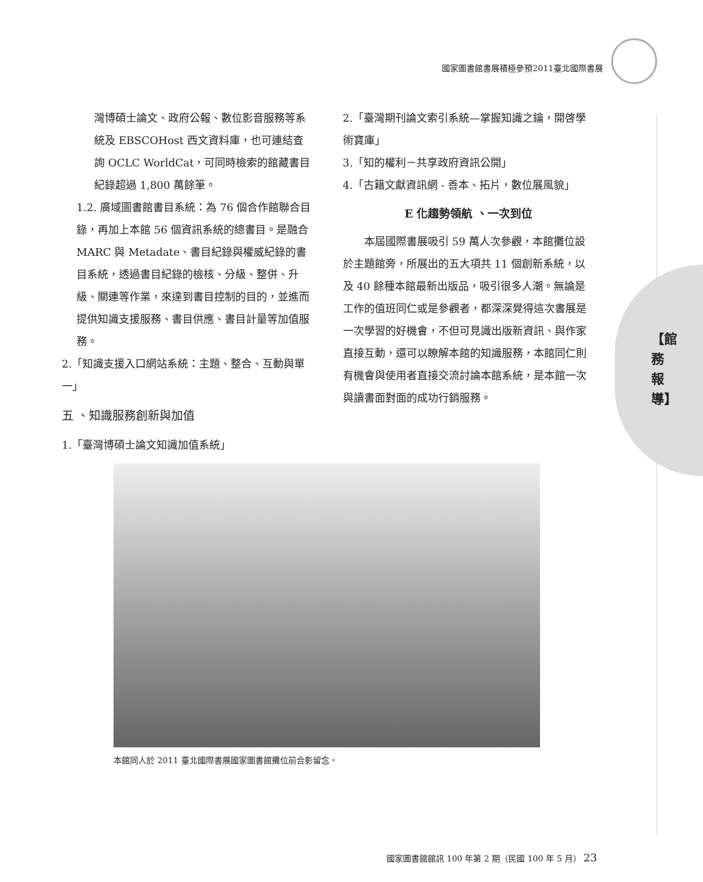國家圖書館書展積極參預2011臺北國際書展
【館務報導】
灣博碩士論文、政府公報、數位影音服務等系統及 EBSCOHost 西文資料庫，也可連結查詢 OCLC WorldCat，可同時檢索的館藏書目紀錄超過 1,800 萬餘筆。
1.2. 廣域圖書館書目系統：為 76 個合作館聯合目錄，再加上本館 56 個資訊系統的總書目。是融合 MARC 與 Metadate、書目紀錄與權威紀錄的書目系統，透過書目紀錄的檢核、分級、整併、升級、關連等作業，來達到書目控制的目的，並進而提供知識支援服務、書目供應、書目計量等加值服務。
2.「知識支援入口網站系統：主題、整合、互動與單一」
五 、知識服務創新與加值
1.「臺灣博碩士論文知識加值系統」
2.「臺灣期刊論文索引系統—掌握知識之鑰，開啓學術寶庫」
3.「知的權利－共享政府資訊公開」
4.「古籍文獻資訊網 - 善本、拓片，數位展風貌」
E 化趨勢領航 、一次到位
　　本屆國際書展吸引 59 萬人次參觀，本館攤位設於主題館旁，所展出的五大項共 11 個創新系統，以及 40 餘種本館最新出版品，吸引很多人潮。無論是工作的值班同仁或是參觀者，都深深覺得這次書展是一次學習的好機會，不但可見識出版新資訊、與作家直接互動，還可以瞭解本館的知識服務，本館同仁則有機會與使用者直接交流討論本館系統，是本館一次與讀書面對面的成功行銷服務。
本館同人於 2011 臺北國際書展國家圖書館攤位前合影留念。
國家圖書館館訊 100 年第 2 期（民國 100 年 5 月） 23